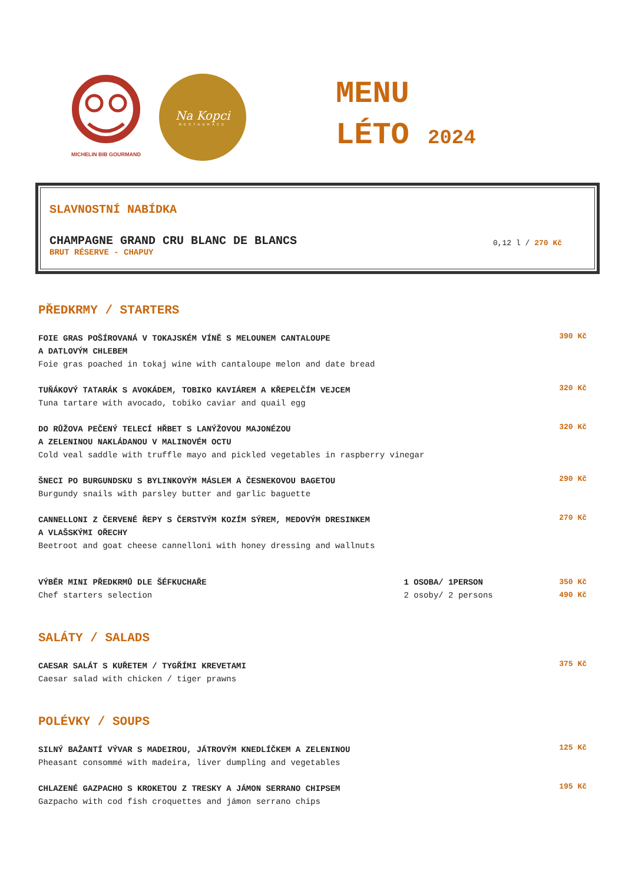MICHELIN BIB GOURMAND
Na Kopci
RESTAURACE
MENU
LÉTO 2024
SLAVNOSTNÍ NABÍDKA
CHAMPAGNE GRAND CRU BLANC DE BLANCS
BRUT RÉSERVE - CHAPUY
0,12 l / 270 Kč
PŘEDKRMY / STARTERS
FOIE GRAS POŠÍROVANÁ V TOKAJSKÉM VÍNĚ S MELOUNEM CANTALOUPE
A DATLOVÝM CHLEBEM
Foie gras poached in tokaj wine with cantaloupe melon and date bread
390 Kč
TUŇÁKOVÝ TATARÁK S AVOKÁDEM, TOBIKO KAVIÁREM A KŘEPELČÍM VEJCEM
Tuna tartare with avocado, tobiko caviar and quail egg
320 Kč
DO RŮŽOVA PEČENÝ TELECÍ HŘBET S LANÝŽOVOU MAJONÉZOU
A ZELENINOU NAKLÁDANOU V MALINOVÉM OCTU
Cold veal saddle with truffle mayo and pickled vegetables in raspberry vinegar
320 Kč
ŠNECI PO BURGUNDSKU S BYLINKOVÝM MÁSLEM A ČESNEKOVOU BAGETOU
Burgundy snails with parsley butter and garlic baguette
290 Kč
CANNELLONI Z ČERVENÉ ŘEPY S ČERSTVÝM KOZÍM SÝREM, MEDOVÝM DRESINKEM
A VLAŠSKÝMI OŘECHY
Beetroot and goat cheese cannelloni with honey dressing and wallnuts
270 Kč
VÝBĚR MINI PŘEDKRMŮ DLE ŠÉFKUCHAŘE
Chef starters selection
1 OSOBA/ 1PERSON
2 osoby/ 2 persons
350 Kč
490 Kč
SALÁTY / SALADS
CAESAR SALÁT S KUŘETEM / TYGŘÍMI KREVETAMI
Caesar salad with chicken / tiger prawns
375 Kč
POLÉVKY / SOUPS
SILNÝ BAŽANTÍ VÝVAR S MADEIROU, JÁTROVÝM KNEDLÍČKEM A ZELENINOU
Pheasant consommé with madeira, liver dumpling and vegetables
125 Kč
CHLAZENÉ GAZPACHO S KROKETOU Z TRESKY A JÁMON SERRANO CHIPSEM
Gazpacho with cod fish croquettes and jámon serrano chips
195 Kč